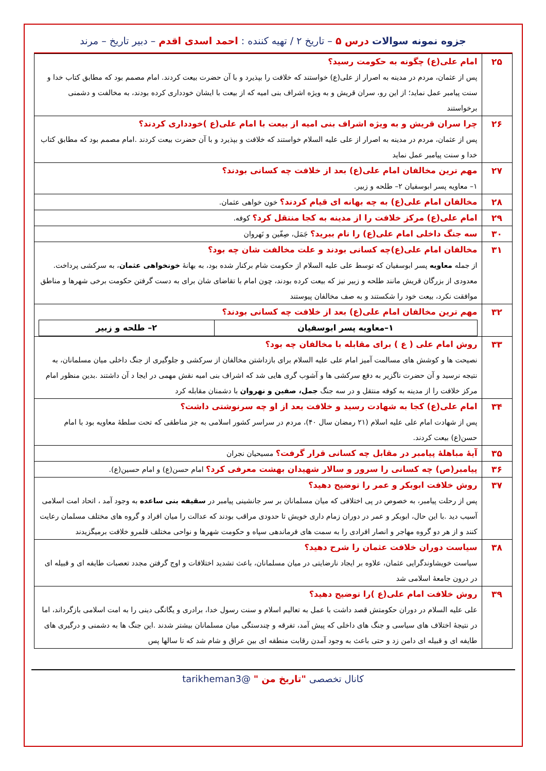جزوه نمونه سوالات درس ۵ – تاریخ ۲ / تهیه کننده : احمد اسدی اقدم – دبیر تاریخ – مرند
| ۲۵ | امام علی(ع) چگونه به حکومت رسید؟ پس از عثمان، مردم در مدینه به اصرار از علی(ع) خواستند که خلافت را بپذیرد و با آن حضرت بیعت کردند. امام مصمم بود که مطابق کتاب خدا و سنت پیامبر عمل نماید؛ از این رو، سران قریش و به ویژه اشراف بنی امیه که از بیعت با ایشان خودداری کرده بودند، به مخالفت و دشمنی برخواستند |
| ۲۶ | چرا سران قریش و به ویژه اشراف بنی امیه از بیعت با امام علی(ع )خودداری کردند؟ پس از عثمان، مردم در مدینه به اصرار از علی علیه السلام خواستند که خلافت و بپذیرد و با آن حضرت بیعت کردند .امام مصمم بود که مطابق کتاب خدا و سنت پیامبر عمل نماید |
| ۲۷ | مهم ترین مخالفان امام علی(ع) بعد از خلافت چه کسانی بودند؟ ۱– معاویه پسر ابوسفیان ۲– طلحه و زبیر. |
| ۲۸ | مخالفان امام علی(ع) به چه بهانه ای قیام کردند؟ خون خواهی عثمان. |
| ۲۹ | امام علی(ع) مرکز خلافت را از مدینه به کجا منتقل کرد؟ کوفه. |
| ۳۰ | سه جنگ داخلی امام علی(ع) را نام ببرید؟ جَمَل، صِفّین و نَهروان |
| ۳۱ | مخالفان امام علی(ع)چه کسانی بودند و علت مخالفت شان چه بود؟ از جمله معاویه پسر ابوسفیان که توسط علی علیه السلام از حکومت شام برکنار شده بود، به بهانهٔ خونخواهی عثمان ، به سرکشی پرداخت. معدودی از بزرگان قریش مانند طلحه و زبیر نیز که بیعت کرده بودند، چون امام با تقاضای شان برای به دست گرفتن حکومت برخی شهرها و مناطق موافقت نکرد، بیعت خود را شکستند و به صف مخالفان پیوستند |
| ۳۲ | مهم ترین مخالفان امام علی(ع) بعد از خلافت چه کسانی بودند؟ / ۱–معاویه پسر ابوسفیان / ۲– طلحه و زبیر / |
| ۳۳ | روش امام علی ( ع ) برای مقابله با مخالفان چه بود؟ نصیحت ها و کوشش های مسالمت آمیز امام علی علیه السلام برای بازداشتن مخالفان از سرکشی و جلوگیری از جنگ داخلی میان مسلمانان، به نتیجه نرسید و آن حضرت ناگزیر به دفع سرکشی ها و آشوب گری هایی شد که اشراف بنی امیه نقش مهمی در ایجا د آن داشتند .بدین منظور امام مرکز خلافت را از مدینه به کوفه منتقل و در سه جنگ جمل، صفین و نهروان با دشمنان مقابله کرد |
| ۳۴ | امام علی(ع) کجا به شهادت رسید و خلافت بعد از او چه سرنوشتی داشت؟ پس از شهادت امام علی علیه اسلام (۲۱ رمضان سال ۴۰)، مردم در سراسر کشور اسلامی به جز مناطقی که تحت سلطهٔ معاویه بود با امام حسن(ع) بیعت کردند. |
| ۳۵ | آیهٔ مباهلهٔ پیامبر در مقابل چه کسانی قرار گرفت؟ مسیحیان نجران |
| ۳۶ | پیامبر(ص) چه کسانی را سرور و سالار شهیدان بهشت معرفی کرد؟ امام حسن(ع) و امام حسین(ع). |
| ۳۷ | روش خلافت ابوبکر و عمر را توضیح دهید؟ پس از رحلت پیامبر، به خصوص در پی اختلافی که میان مسلمانان بر سر جانشینی پیامبر در سقیفه بنی ساعده به وجود آمد ، اتحاد امت اسلامی آسیب دید .با این حال، ابوبکر و عمر در دوران زمام داری خویش تا حدودی مراقب بودند که عدالت را میان افراد و گروه های مختلف مسلمان رعایت کنند و از هر دو گروه مهاجر و انصار افرادی را به سمت های فرماندهی سپاه و حکومت شهرها و نواحی مختلف قلمرو خلافت برمیگزیدند |
| ۳۸ | سیاست دوران خلافت عثمان را شرح دهید؟ سیاست خویشاوندگرایی عثمان، علاوه بر ایجاد نارضایتی در میان مسلمانان، باعث تشدید اختلافات و اوج گرفتن مجدد تعصبات طایفه ای و قبیله ای در درون جامعهٔ اسلامی شد |
| ۳۹ | روش خلافت امام علی(ع )را توضیح دهید؟ علی علیه السلام در دوران حکومتش قصد داشت با عمل به تعالیم اسلام و سنت رسول خدا، برادری و یگانگی دینی را به امت اسلامی بازگرداند، اما در نتیجهٔ اختلاف های سیاسی و جنگ های داخلی که پیش آمد، تفرقه و چندستگی میان مسلمانان بیشتر شدند .این جنگ ها به دشمنی و درگیری های طایفه ای و قبیله ای دامن زد و حتی باعث به وجود آمدن رقابت منطقه ای بین عراق و شام شد که تا سالها پس |
کانال تخصصی "تاریخ من " @tarikheman3